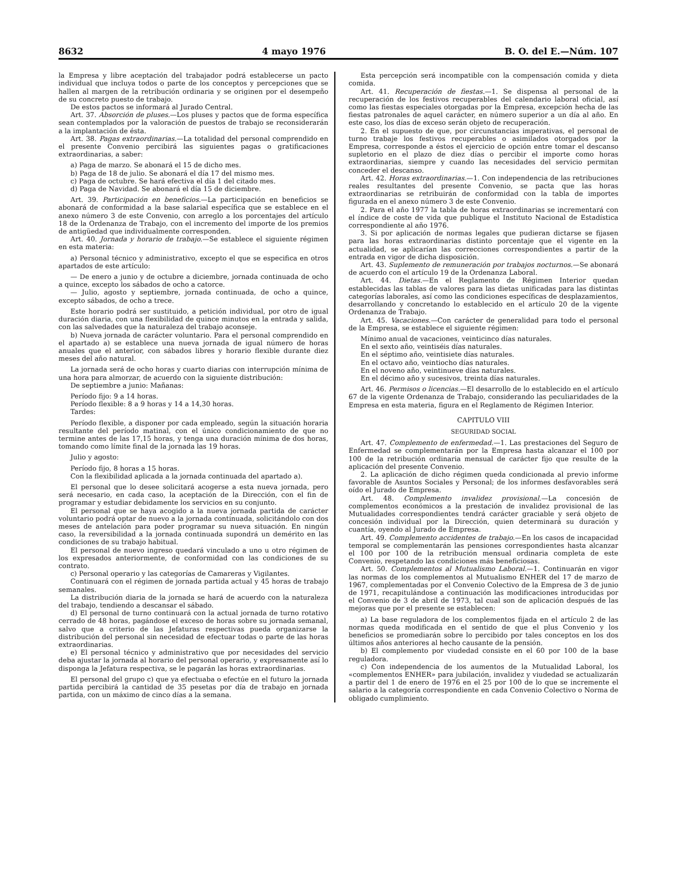8632 4 mayo 1976 B. O. del E.—Núm. 107
la Empresa y libre aceptación del trabajador podrá establecerse un pacto individual que incluya todos o parte de los conceptos y percepciones que se hallen al margen de la retribución ordinaria y se originen por el desempeño de su concreto puesto de trabajo.
De estos pactos se informará al Jurado Central.
Art. 37. Absorción de pluses.—Los pluses y pactos que de forma específica sean contemplados por la valoración de puestos de trabajo se reconsiderarán a la implantación de ésta.
Art. 38. Pagas extraordinarias.—La totalidad del personal comprendido en el presente Convenio percibirá las siguientes pagas o gratificaciones extraordinarias, a saber:
a) Paga de marzo. Se abonará el 15 de dicho mes.
b) Paga de 18 de julio. Se abonará el día 17 del mismo mes.
c) Paga de octubre. Se hará efectiva el día 1 del citado mes.
d) Paga de Navidad. Se abonará el día 15 de diciembre.
Art. 39. Participación en beneficios.—La participación en beneficios se abonará de conformidad a la base salarial específica que se establece en el anexo número 3 de este Convenio, con arreglo a los porcentajes del artículo 18 de la Ordenanza de Trabajo, con el incremento del importe de los premios de antigüedad que individualmente corresponden.
Art. 40. Jornada y horario de trabajo.—Se establece el siguiente régimen en esta materia:
a) Personal técnico y administrativo, excepto el que se especifica en otros apartados de este artículo:
— De enero a junio y de octubre a diciembre, jornada continuada de ocho a quince, excepto los sábados de ocho a catorce.
— Julio, agosto y septiembre, jornada continuada, de ocho a quince, excepto sábados, de ocho a trece.
Este horario podrá ser sustituido, a petición individual, por otro de igual duración diaria, con una flexibilidad de quince minutos en la entrada y salida, con las salvedades que la naturaleza del trabajo aconseje.
b) Nueva jornada de carácter voluntario. Para el personal comprendido en el apartado a) se establece una nueva jornada de igual número de horas anuales que el anterior, con sábados libres y horario flexible durante diez meses del año natural.
La jornada será de ocho horas y cuarto diarias con interrupción mínima de una hora para almorzar, de acuerdo con la siguiente distribución:
De septiembre a junio: Mañanas:
Período fijo: 9 a 14 horas.
Período flexible: 8 a 9 horas y 14 a 14,30 horas.
Tardes:
Período flexible, a disponer por cada empleado, según la situación horaria resultante del período matinal, con el único condicionamiento de que no termine antes de las 17,15 horas, y tenga una duración mínima de dos horas, tomando como límite final de la jornada las 19 horas.
Julio y agosto:
Período fijo, 8 horas a 15 horas.
Con la flexibilidad aplicada a la jornada continuada del apartado a).
El personal que lo desee solicitará acogerse a esta nueva jornada, pero será necesario, en cada caso, la aceptación de la Dirección, con el fin de programar y estudiar debidamente los servicios en su conjunto.
El personal que se haya acogido a la nueva jornada partida de carácter voluntario podrá optar de nuevo a la jornada continuada, solicitándolo con dos meses de antelación para poder programar su nueva situación. En ningún caso, la reversibilidad a la jornada continuada supondrá un demérito en las condiciones de su trabajo habitual.
El personal de nuevo ingreso quedará vinculado a uno u otro régimen de los expresados anteriormente, de conformidad con las condiciones de su contrato.
c) Personal operario y las categorías de Camareras y Vigilantes.
Continuará con el régimen de jornada partida actual y 45 horas de trabajo semanales.
La distribución diaria de la jornada se hará de acuerdo con la naturaleza del trabajo, tendiendo a descansar el sábado.
d) El personal de turno continuará con la actual jornada de turno rotativo cerrado de 48 horas, pagándose el exceso de horas sobre su jornada semanal, salvo que a criterio de las Jefaturas respectivas pueda organizarse la distribución del personal sin necesidad de efectuar todas o parte de las horas extraordinarias.
e) El personal técnico y administrativo que por necesidades del servicio deba ajustar la jornada al horario del personal operario, y expresamente así lo disponga la Jefatura respectiva, se le pagarán las horas extraordinarias.
El personal del grupo c) que ya efectuaba o efectúe en el futuro la jornada partida percibirá la cantidad de 35 pesetas por día de trabajo en jornada partida, con un máximo de cinco días a la semana.
Esta percepción será incompatible con la compensación comida y dieta comida.
Art. 41. Recuperación de fiestas.—1. Se dispensa al personal de la recuperación de los festivos recuperables del calendario laboral oficial, así como las fiestas especiales otorgadas por la Empresa, excepción hecha de las fiestas patronales de aquel carácter, en número superior a un día al año. En este caso, los días de exceso serán objeto de recuperación.
2. En el supuesto de que, por circunstancias imperativas, el personal de turno trabaje los festivos recuperables o asimilados otorgados por la Empresa, corresponde a éstos el ejercicio de opción entre tomar el descanso supletorio en el plazo de diez días o percibir el importe como horas extraordinarias, siempre y cuando las necesidades del servicio permitan conceder el descanso.
Art. 42. Horas extraordinarias.—1. Con independencia de las retribuciones reales resultantes del presente Convenio, se pacta que las horas extraordinarias se retribuirán de conformidad con la tabla de importes figurada en el anexo número 3 de este Convenio.
2. Para el año 1977 la tabla de horas extraordinarias se incrementará con el índice de coste de vida que publique el Instituto Nacional de Estadística correspondiente al año 1976.
3. Si por aplicación de normas legales que pudieran dictarse se fijasen para las horas extraordinarias distinto porcentaje que el vigente en la actualidad, se aplicarían las correcciones correspondientes a partir de la entrada en vigor de dicha disposición.
Art. 43. Suplemento de remuneración por trabajos nocturnos.—Se abonará de acuerdo con el artículo 19 de la Ordenanza Laboral.
Art. 44. Dietas.—En el Reglamento de Régimen Interior quedan establecidas las tablas de valores para las dietas unificadas para las distintas categorías laborales, así como las condiciones específicas de desplazamientos, desarrollando y concretando lo establecido en el artículo 20 de la vigente Ordenanza de Trabajo.
Art. 45. Vacaciones.—Con carácter de generalidad para todo el personal de la Empresa, se establece el siguiente régimen:
Mínimo anual de vacaciones, veinticinco días naturales.
En el sexto año, veintiséis días naturales.
En el séptimo año, veintisiete días naturales.
En el octavo año, veintiocho días naturales.
En el noveno año, veintinueve días naturales.
En el décimo año y sucesivos, treinta días naturales.
Art. 46. Permisos o licencias.—El desarrollo de lo establecido en el artículo 67 de la vigente Ordenanza de Trabajo, considerando las peculiaridades de la Empresa en esta materia, figura en el Reglamento de Régimen Interior.
CAPITULO VIII
SEGURIDAD SOCIAL
Art. 47. Complemento de enfermedad.—1. Las prestaciones del Seguro de Enfermedad se complementarán por la Empresa hasta alcanzar el 100 por 100 de la retribución ordinaria mensual de carácter fijo que resulte de la aplicación del presente Convenio.
2. La aplicación de dicho régimen queda condicionada al previo informe favorable de Asuntos Sociales y Personal; de los informes desfavorables será oído el Jurado de Empresa.
Art. 48. Complemento invalidez provisional.—La concesión de complementos económicos a la prestación de invalidez provisional de las Mutualidades correspondientes tendrá carácter graciable y será objeto de concesión individual por la Dirección, quien determinará su duración y cuantía, oyendo al Jurado de Empresa.
Art. 49. Complemento accidentes de trabajo.—En los casos de incapacidad temporal se complementarán las pensiones correspondientes hasta alcanzar el 100 por 100 de la retribución mensual ordinaria completa de este Convenio, respetando las condiciones más beneficiosas.
Art. 50. Complementos al Mutualismo Laboral.—1. Continuarán en vigor las normas de los complementos al Mutualismo ENHER del 17 de marzo de 1967, complementadas por el Convenio Colectivo de la Empresa de 3 de junio de 1971, recapitulándose a continuación las modificaciones introducidas por el Convenio de 3 de abril de 1973, tal cual son de aplicación después de las mejoras que por el presente se establecen:
a) La base reguladora de los complementos fijada en el artículo 2 de las normas queda modificada en el sentido de que el plus Convenio y los beneficios se promediarán sobre lo percibido por tales conceptos en los dos últimos años anteriores al hecho causante de la pensión.
b) El complemento por viudedad consiste en el 60 por 100 de la base reguladora.
c) Con independencia de los aumentos de la Mutualidad Laboral, los «complementos ENHER» para jubilación, invalidez y viudedad se actualizarán a partir del 1 de enero de 1976 en el 25 por 100 de lo que se incremente el salario a la categoría correspondiente en cada Convenio Colectivo o Norma de obligado cumplimiento.